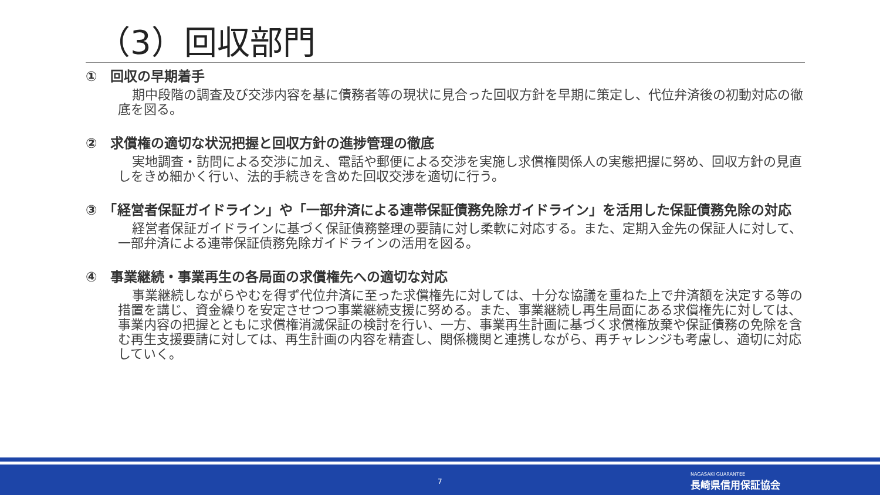（3）回収部門
①　回収の早期着手
期中段階の調査及び交渉内容を基に債務者等の現状に見合った回収方針を早期に策定し、代位弁済後の初動対応の徹底を図る。
②　求償権の適切な状況把握と回収方針の進捗管理の徹底
実地調査・訪問による交渉に加え、電話や郵便による交渉を実施し求償権関係人の実態把握に努め、回収方針の見直しをきめ細かく行い、法的手続きを含めた回収交渉を適切に行う。
③　「経営者保証ガイドライン」や「一部弁済による連帯保証債務免除ガイドライン」を活用した保証債務免除の対応
経営者保証ガイドラインに基づく保証債務整理の要請に対し柔軟に対応する。また、定期入金先の保証人に対して、一部弁済による連帯保証債務免除ガイドラインの活用を図る。
④　事業継続・事業再生の各局面の求償権先への適切な対応
事業継続しながらやむを得ず代位弁済に至った求償権先に対しては、十分な協議を重ねた上で弁済額を決定する等の措置を講じ、資金繰りを安定させつつ事業継続支援に努める。また、事業継続し再生局面にある求償権先に対しては、事業内容の把握とともに求償権消滅保証の検討を行い、一方、事業再生計画に基づく求償権放棄や保証債務の免除を含む再生支援要請に対しては、再生計画の内容を精査し、関係機関と連携しながら、再チャレンジも考慮し、適切に対応していく。
7 NAGASAKI GUARANTEE
長崎県信用保証協会